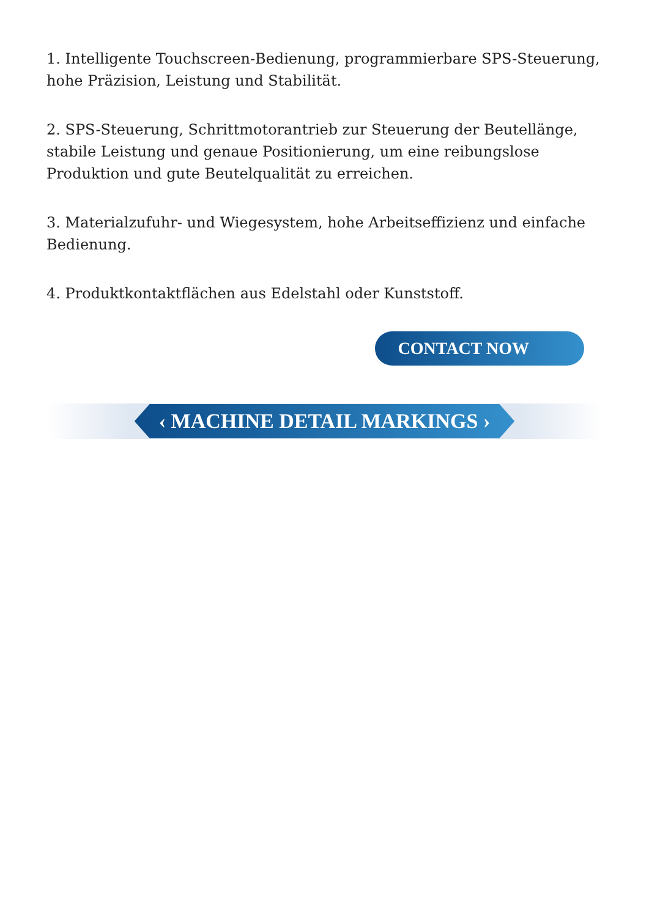1. Intelligente Touchscreen-Bedienung, programmierbare SPS-Steuerung, hohe Präzision, Leistung und Stabilität.
2. SPS-Steuerung, Schrittmotorantrieb zur Steuerung der Beutellänge, stabile Leistung und genaue Positionierung, um eine reibungslose Produktion und gute Beutelqualität zu erreichen.
3. Materialzufuhr- und Wiegesystem, hohe Arbeitseffizienz und einfache Bedienung.
4. Produktkontaktflächen aus Edelstahl oder Kunststoff.
CONTACT NOW
‹ MACHINE DETAIL MARKINGS ›